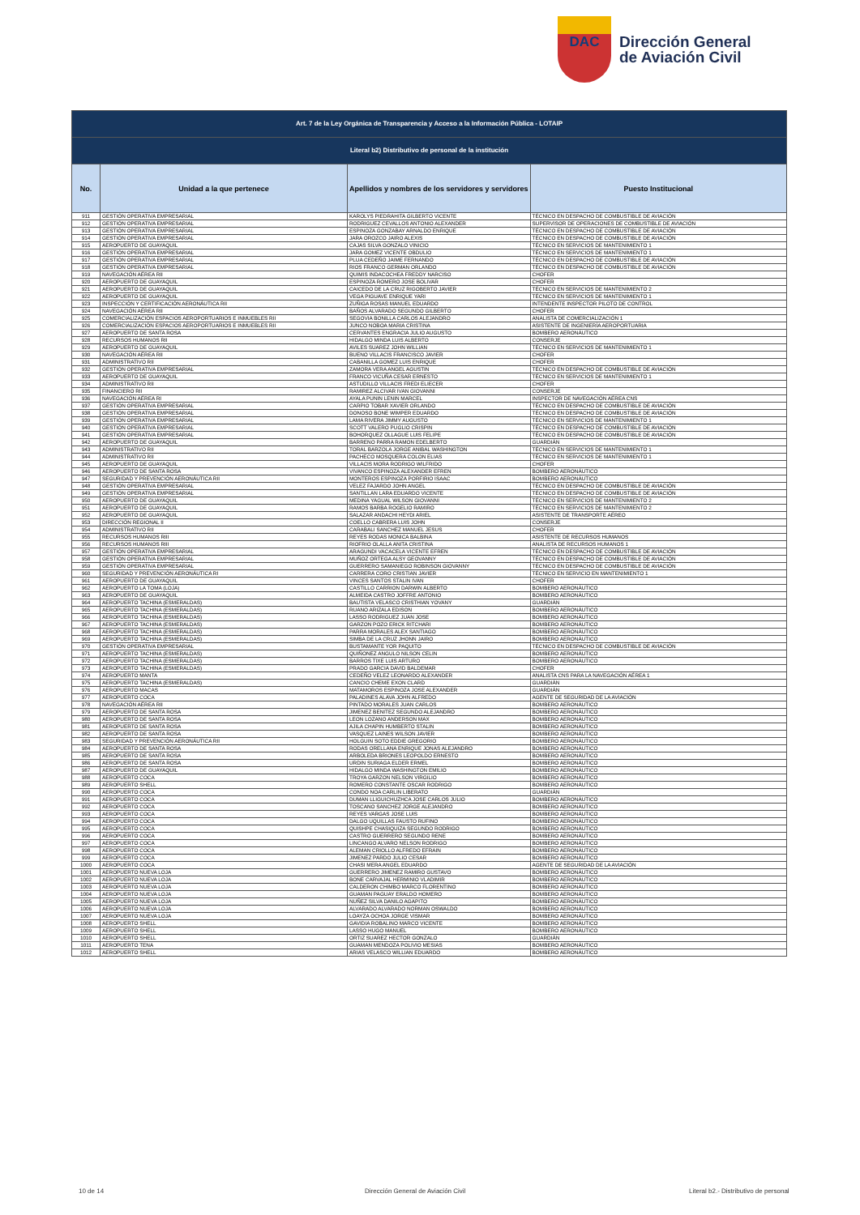DAC
Dirección General
de Aviación Civil
| Art. 7 de la Ley Orgánica de Transparencia y Acceso a la Información Pública - LOTAIP | | | |
| --- | --- | --- | --- |
| Literal b2) Distributivo de personal de la institución | | | |
| No. | Unidad a la que pertenece | Apellidos y nombres de los servidores y servidores | Puesto Institucional |
| 911 | GESTIÓN OPERATIVA EMPRESARIAL | KAROLYS PIEDRAHITA GILBERTO VICENTE | TÉCNICO EN DESPACHO DE COMBUSTIBLE DE AVIACIÓN |
| 912 | GESTIÓN OPERATIVA EMPRESARIAL | RODRIGUEZ CEVALLOS ANTONIO ALEXANDER | SUPERVISOR DE OPERACIONES DE COMBUSTIBLE DE AVIACIÓN |
| 913 | GESTIÓN OPERATIVA EMPRESARIAL | ESPINOZA GONZABAY ARNALDO ENRIQUE | TÉCNICO EN DESPACHO DE COMBUSTIBLE DE AVIACIÓN |
| 914 | GESTIÓN OPERATIVA EMPRESARIAL | JARA OROZCO JAIRO ALEXIS | TÉCNICO EN DESPACHO DE COMBUSTIBLE DE AVIACIÓN |
| 915 | AEROPUERTO DE GUAYAQUIL | CAJAS SILVA GONZALO VINICIO | TÉCNICO EN SERVICIOS DE MANTENIMIENTO 1 |
| 916 | GESTIÓN OPERATIVA EMPRESARIAL | JARA GOMEZ VICENTE OBDULIO | TÉCNICO EN SERVICIOS DE MANTENIMIENTO 1 |
| 917 | GESTIÓN OPERATIVA EMPRESARIAL | PLUA CEDEÑO JAIME FERNANDO | TÉCNICO EN DESPACHO DE COMBUSTIBLE DE AVIACIÓN |
| 918 | GESTIÓN OPERATIVA EMPRESARIAL | RIOS FRANCO GERMAN ORLANDO | TÉCNICO EN DESPACHO DE COMBUSTIBLE DE AVIACIÓN |
| 919 | NAVEGACIÓN AÉREA RII | QUIMIS INDACOCHEA FREDDY NARCISO | CHOFER |
| 920 | AEROPUERTO DE GUAYAQUIL | ESPINOZA ROMERO JOSE BOLIVAR | CHOFER |
| 921 | AEROPUERTO DE GUAYAQUIL | CAICEDO DE LA CRUZ RIGOBERTO JAVIER | TÉCNICO EN SERVICIOS DE MANTENIMIENTO 2 |
| 922 | AEROPUERTO DE GUAYAQUIL | VEGA PIGUAVE ENRIQUE YARI | TÉCNICO EN SERVICIOS DE MANTENIMIENTO 1 |
| 923 | INSPECCIÓN Y CERTIFICACIÓN AERONÁUTICA RII | ZUÑIGA ROSAS MANUEL EDUARDO | INTENDENTE INSPECTOR PILOTO DE CONTROL |
| 924 | NAVEGACIÓN AÉREA RII | BAÑOS ALVARADO SEGUNDO GILBERTO | CHOFER |
| 925 | COMERCIALIZACIÓN ESPACIOS AEROPORTUARIOS E INMUEBLES RII | SEGOVIA BONILLA CARLOS ALEJANDRO | ANALISTA DE COMERCIALIZACIÓN 1 |
| 926 | COMERCIALIZACIÓN ESPACIOS AEROPORTUARIOS E INMUEBLES RII | JUNCO NOBOA MARIA CRISTINA | ASISTENTE DE INGENIERÍA AEROPORTUARIA |
| 927 | AEROPUERTO DE SANTA ROSA | CERVANTES ENGRACIA JULIO AUGUSTO | BOMBERO AERONÁUTICO |
| 928 | RECURSOS HUMANOS RII | HIDALGO MINDA LUIS ALBERTO | CONSERJE |
| 929 | AEROPUERTO DE GUAYAQUIL | AVILES SUAREZ JOHN WILLIAN | TÉCNICO EN SERVICIOS DE MANTENIMIENTO 1 |
| 930 | NAVEGACIÓN AÉREA RII | BUENO VILLACIS FRANCISCO JAVIER | CHOFER |
| 931 | ADMINISTRATIVO RII | CABANILLA GOMEZ LUIS ENRIQUE | CHOFER |
| 932 | GESTIÓN OPERATIVA EMPRESARIAL | ZAMORA VERA ANGEL AGUSTIN | TÉCNICO EN DESPACHO DE COMBUSTIBLE DE AVIACIÓN |
| 933 | AEROPUERTO DE GUAYAQUIL | FRANCO VICUÑA CESAR ERNESTO | TÉCNICO EN SERVICIOS DE MANTENIMIENTO 1 |
| 934 | ADMINISTRATIVO RII | ASTUDILLO VILLACIS FREDI ELIECER | CHOFER |
| 935 | FINANCIERO RII | RAMIREZ ALCIVAR IVAN GIOVANNI | CONSERJE |
| 936 | NAVEGACIÓN AÉREA RI | AYALA PUNIN LENIN MARCEL | INSPECTOR DE NAVEGACIÓN AÉREA CNS |
| 937 | GESTIÓN OPERATIVA EMPRESARIAL | CARPIO TOBAR XAVIER ORLANDO | TÉCNICO EN DESPACHO DE COMBUSTIBLE DE AVIACIÓN |
| 938 | GESTIÓN OPERATIVA EMPRESARIAL | DONOSO BONE WIMPER EDUARDO | TÉCNICO EN DESPACHO DE COMBUSTIBLE DE AVIACIÓN |
| 939 | GESTIÓN OPERATIVA EMPRESARIAL | LAMA RIVERA JIMMY AUGUSTO | TÉCNICO EN SERVICIOS DE MANTENIMIENTO 1 |
| 940 | GESTIÓN OPERATIVA EMPRESARIAL | SCOTT VALERO PUGLIO CRISPIN | TÉCNICO EN DESPACHO DE COMBUSTIBLE DE AVIACIÓN |
| 941 | GESTIÓN OPERATIVA EMPRESARIAL | BOHORQUEZ OLLAGUE LUIS FELIPE | TÉCNICO EN DESPACHO DE COMBUSTIBLE DE AVIACIÓN |
| 942 | AEROPUERTO DE GUAYAQUIL | BARRENO PARRA RAMON EDELBERTO | GUARDIÁN |
| 943 | ADMINISTRATIVO RII | TORAL BARZOLA JORGE ANIBAL WASHINGTON | TÉCNICO EN SERVICIOS DE MANTENIMIENTO 1 |
| 944 | ADMINISTRATIVO RII | PACHECO MOSQUERA COLON ELIAS | TÉCNICO EN SERVICIOS DE MANTENIMIENTO 1 |
| 945 | AEROPUERTO DE GUAYAQUIL | VILLACIS MORA RODRIGO WILFRIDO | CHOFER |
| 946 | AEROPUERTO DE SANTA ROSA | VIVANCO ESPINOZA ALEXANDER EFREN | BOMBERO AERONÁUTICO |
| 947 | SEGURIDAD Y PREVENCIÓN AERONÁUTICA RII | MONTEROS ESPINOZA PORFIRIO ISAAC | BOMBERO AERONÁUTICO |
| 948 | GESTIÓN OPERATIVA EMPRESARIAL | VELEZ FAJARDO JOHN ANGEL | TÉCNICO EN DESPACHO DE COMBUSTIBLE DE AVIACIÓN |
| 949 | GESTIÓN OPERATIVA EMPRESARIAL | SANTILLAN LARA EDUARDO VICENTE | TÉCNICO EN DESPACHO DE COMBUSTIBLE DE AVIACIÓN |
| 950 | AEROPUERTO DE GUAYAQUIL | MEDINA YAGUAL WILSON GIOVANNI | TÉCNICO EN SERVICIOS DE MANTENIMIENTO 2 |
| 951 | AEROPUERTO DE GUAYAQUIL | RAMOS BARBA ROGELIO RAMIRO | TÉCNICO EN SERVICIOS DE MANTENIMIENTO 2 |
| 952 | AEROPUERTO DE GUAYAQUIL | SALAZAR ANDACHI HEYDI ARIEL | ASISTENTE DE TRANSPORTE AÉREO |
| 953 | DIRECCIÓN REGIONAL II | COELLO CABRERA LUIS JOHN | CONSERJE |
| 954 | ADMINISTRATIVO RII | CARABALI SANCHEZ MANUEL JESUS | CHOFER |
| 955 | RECURSOS HUMANOS RIII | REYES RODAS MONICA BALBINA | ASISTENTE DE RECURSOS HUMANOS |
| 956 | RECURSOS HUMANOS RIII | RIOFRIO OLALLA ANITA CRISTINA | ANALISTA DE RECURSOS HUMANOS 1 |
| 957 | GESTIÓN OPERATIVA EMPRESARIAL | ARAGUNDI VACACELA VICENTE EFREN | TÉCNICO EN DESPACHO DE COMBUSTIBLE DE AVIACIÓN |
| 958 | GESTIÓN OPERATIVA EMPRESARIAL | MUÑOZ ORTEGA ALSY GEOVANNY | TÉCNICO EN DESPACHO DE COMBUSTIBLE DE AVIACIÓN |
| 959 | GESTIÓN OPERATIVA EMPRESARIAL | GUERRERO SAMANIEGO ROBINSON GIOVANNY | TÉCNICO EN DESPACHO DE COMBUSTIBLE DE AVIACIÓN |
| 960 | SEGURIDAD Y PREVENCIÓN AERONÁUTICA RI | CARRERA CORO CRISTIAN JAVIER | TÉCNICO EN SERVICIO EN MANTENIMIENTO 1 |
| 961 | AEROPUERTO DE GUAYAQUIL | VINCES SANTOS STALIN IVAN | CHOFER |
| 962 | AEROPUERTO LA TOMA (LOJA) | CASTILLO CARRION DARWIN ALBERTO | BOMBERO AERONÁUTICO |
| 963 | AEROPUERTO DE GUAYAQUIL | ALMEIDA CASTRO JOFFRE ANTONIO | BOMBERO AERONÁUTICO |
| 964 | AEROPUERTO TACHINA (ESMERALDAS) | BAUTISTA VELASCO CRISTHIAN YOVANY | GUARDIÁN |
| 965 | AEROPUERTO TACHINA (ESMERALDAS) | RUANO ARIZALA EDISON | BOMBERO AERONÁUTICO |
| 966 | AEROPUERTO TACHINA (ESMERALDAS) | LASSO RODRIGUEZ JUAN JOSE | BOMBERO AERONÁUTICO |
| 967 | AEROPUERTO TACHINA (ESMERALDAS) | GARZON POZO ERICK RITCHARI | BOMBERO AERONÁUTICO |
| 968 | AEROPUERTO TACHINA (ESMERALDAS) | PARRA MORALES ALEX SANTIAGO | BOMBERO AERONÁUTICO |
| 969 | AEROPUERTO TACHINA (ESMERALDAS) | SIMBA DE LA CRUZ JHONN JAIRO | BOMBERO AERONÁUTICO |
| 970 | GESTIÓN OPERATIVA EMPRESARIAL | BUSTAMANTE YOR PAQUITO | TÉCNICO EN DESPACHO DE COMBUSTIBLE DE AVIACIÓN |
| 971 | AEROPUERTO TACHINA (ESMERALDAS) | QUIÑONEZ ANGULO NILSON CELIN | BOMBERO AERONÁUTICO |
| 972 | AEROPUERTO TACHINA (ESMERALDAS) | BARROS TIXE LUIS ARTURO | BOMBERO AERONÁUTICO |
| 973 | AEROPUERTO TACHINA (ESMERALDAS) | PRADO GARCIA DAVID BALDEMAR | CHOFER |
| 974 | AEROPUERTO MANTA | CEDEÑO VELEZ LEONARDO ALEXANDER | ANALISTA CNS PARA LA NAVEGACIÓN AÉREA 1 |
| 975 | AEROPUERTO TACHINA (ESMERALDAS) | CANCIO CHEME EXON CLARD | GUARDIÁN |
| 976 | AEROPUERTO MACAS | MATAMOROS ESPINOZA JOSE ALEXANDER | GUARDIÁN |
| 977 | AEROPUERTO COCA | PALADINES ALAVA JOHN ALFREDO | AGENTE DE SEGURIDAD DE LA AVIACIÓN |
| 978 | NAVEGACIÓN AÉREA RII | PINTADO MORALES JUAN CARLOS | BOMBERO AERONÁUTICO |
| 979 | AEROPUERTO DE SANTA ROSA | JIMENEZ BENITEZ SEGUNDO ALEJANDRO | BOMBERO AERONÁUTICO |
| 980 | AEROPUERTO DE SANTA ROSA | LEON LOZANO ANDERSON MAX | BOMBERO AERONÁUTICO |
| 981 | AEROPUERTO DE SANTA ROSA | AJILA CHAPIN HUMBERTO STALIN | BOMBERO AERONÁUTICO |
| 982 | AEROPUERTO DE SANTA ROSA | VASQUEZ LAINES WILSON JAVIER | BOMBERO AERONÁUTICO |
| 983 | SEGURIDAD Y PREVENCIÓN AERONÁUTICA RII | HOLGUIN SOTO EDDIE GREGORIO | BOMBERO AERONÁUTICO |
| 984 | AEROPUERTO DE SANTA ROSA | RODAS ORELLANA ENRIQUE JONAS ALEJANDRO | BOMBERO AERONÁUTICO |
| 985 | AEROPUERTO DE SANTA ROSA | ARBOLEDA BRIONES LEOPOLDO ERNESTO | BOMBERO AERONÁUTICO |
| 986 | AEROPUERTO DE SANTA ROSA | URDIN SURIAGA ELDER ERMEL | BOMBERO AERONÁUTICO |
| 987 | AEROPUERTO DE GUAYAQUIL | HIDALGO MINDA WASHINGTON EMILIO | BOMBERO AERONÁUTICO |
| 988 | AEROPUERTO COCA | TROYA GARZON NELSON VIRGILIO | BOMBERO AERONÁUTICO |
| 989 | AEROPUERTO SHELL | ROMERO CONSTANTE OSCAR RODRIGO | BOMBERO AERONÁUTICO |
| 990 | AEROPUERTO COCA | CONDO NOA CARLIN LIBERATO | GUARDIÁN |
| 991 | AEROPUERTO COCA | DUMAN LLIGUICHUZHCA JOSE CARLOS JULIO | BOMBERO AERONÁUTICO |
| 992 | AEROPUERTO COCA | TOSCANO SANCHEZ JORGE ALEJANDRO | BOMBERO AERONÁUTICO |
| 993 | AEROPUERTO COCA | REYES VARGAS JOSE LUIS | BOMBERO AERONÁUTICO |
| 994 | AEROPUERTO COCA | DALGO UQUILLAS FAUSTO RUFINO | BOMBERO AERONÁUTICO |
| 995 | AEROPUERTO COCA | QUISHPE CHASIQUIZA SEGUNDO RODRIGO | BOMBERO AERONÁUTICO |
| 996 | AEROPUERTO COCA | CASTRO GUERRERO SEGUNDO RENE | BOMBERO AERONÁUTICO |
| 997 | AEROPUERTO COCA | LINCANGO ALVARO NELSON RODRIGO | BOMBERO AERONÁUTICO |
| 998 | AEROPUERTO COCA | ALEMAN CRIOLLO ALFREDO EFRAIN | BOMBERO AERONÁUTICO |
| 999 | AEROPUERTO COCA | JIMENEZ PARDO JULIO CESAR | BOMBERO AERONÁUTICO |
| 1000 | AEROPUERTO COCA | CHASI MERA ANGEL EDUARDO | AGENTE DE SEGURIDAD DE LA AVIACIÓN |
| 1001 | AEROPUERTO NUEVA LOJA | GUERRERO JIMENEZ RAMIRO GUSTAVO | BOMBERO AERONÁUTICO |
| 1002 | AEROPUERTO NUEVA LOJA | BONE CARVAJAL HERMINIO VLADIMIR | BOMBERO AERONÁUTICO |
| 1003 | AEROPUERTO NUEVA LOJA | CALDERON CHIMBO MARCO FLORENTINO | BOMBERO AERONÁUTICO |
| 1004 | AEROPUERTO NUEVA LOJA | GUAMAN PAGUAY ERALDO HOMERO | BOMBERO AERONÁUTICO |
| 1005 | AEROPUERTO NUEVA LOJA | NUÑEZ SILVA DANILO AGAPITO | BOMBERO AERONÁUTICO |
| 1006 | AEROPUERTO NUEVA LOJA | ALVARADO ALVARADO NORMAN OSWALDO | BOMBERO AERONÁUTICO |
| 1007 | AEROPUERTO NUEVA LOJA | LOAYZA OCHOA JORGE VISMAR | BOMBERO AERONÁUTICO |
| 1008 | AEROPUERTO SHELL | GAVIDIA ROBALINO MARCO VICENTE | BOMBERO AERONÁUTICO |
| 1009 | AEROPUERTO SHELL | LASSO HUGO MANUEL | BOMBERO AERONÁUTICO |
| 1010 | AEROPUERTO SHELL | ORTIZ SUAREZ HECTOR GONZALO | GUARDIÁN |
| 1011 | AEROPUERTO TENA | GUAMAN MENDOZA POLIVIO MESIAS | BOMBERO AERONÁUTICO |
| 1012 | AEROPUERTO SHELL | ARIAS VELASCO WILLIAN EDUARDO | BOMBERO AERONÁUTICO |
10 de 14
Dirección General de Aviación Civil
Literal b2.- Distributivo de personal